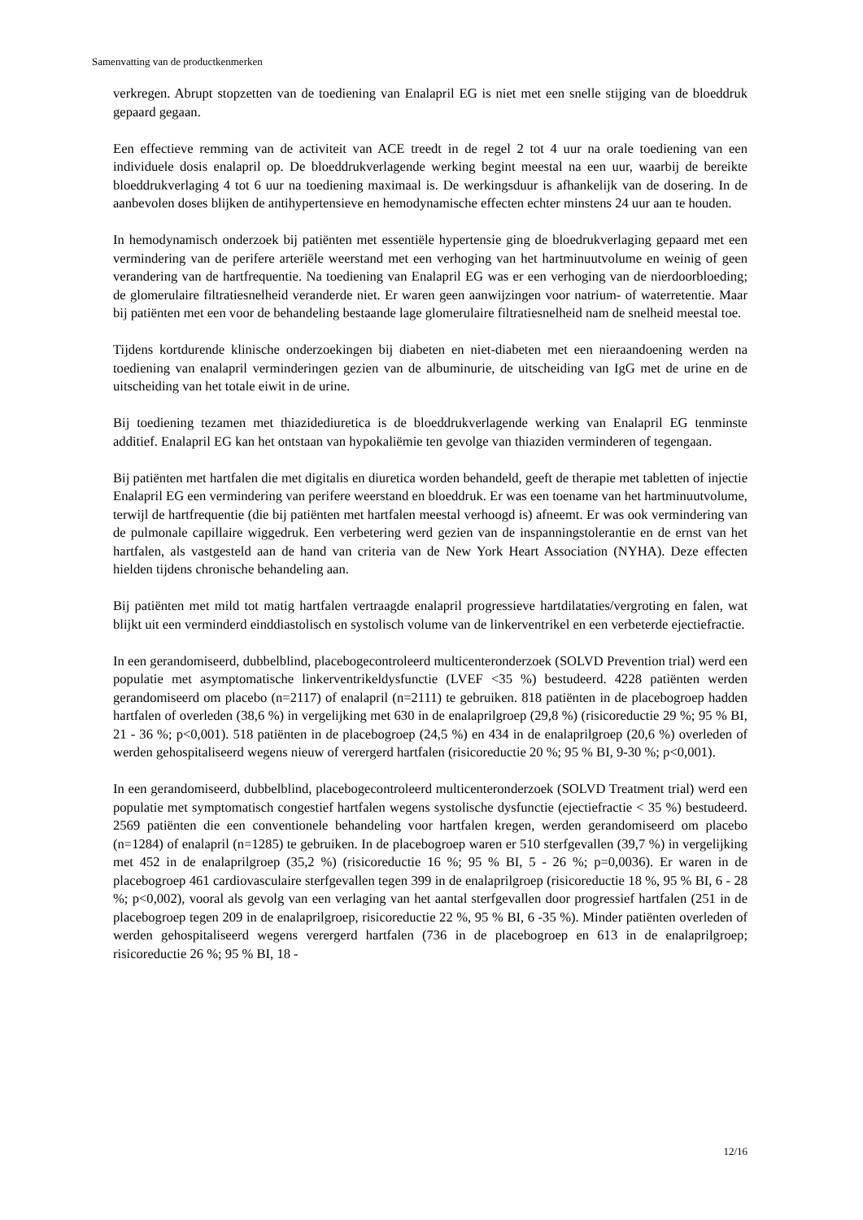Samenvatting van de productkenmerken
verkregen. Abrupt stopzetten van de toediening van Enalapril EG is niet met een snelle stijging van de bloeddruk gepaard gegaan.
Een effectieve remming van de activiteit van ACE treedt in de regel 2 tot 4 uur na orale toediening van een individuele dosis enalapril op. De bloeddrukverlagende werking begint meestal na een uur, waarbij de bereikte bloeddrukverlaging 4 tot 6 uur na toediening maximaal is. De werkingsduur is afhankelijk van de dosering. In de aanbevolen doses blijken de antihypertensieve en hemodynamische effecten echter minstens 24 uur aan te houden.
In hemodynamisch onderzoek bij patiënten met essentiële hypertensie ging de bloedrukverlaging gepaard met een vermindering van de perifere arteriële weerstand met een verhoging van het hartminuutvolume en weinig of geen verandering van de hartfrequentie. Na toediening van Enalapril EG was er een verhoging van de nierdoorbloeding; de glomerulaire filtratiesnelheid veranderde niet. Er waren geen aanwijzingen voor natrium- of waterretentie. Maar bij patiënten met een voor de behandeling bestaande lage glomerulaire filtratiesnelheid nam de snelheid meestal toe.
Tijdens kortdurende klinische onderzoekingen bij diabeten en niet-diabeten met een nieraandoening werden na toediening van enalapril verminderingen gezien van de albuminurie, de uitscheiding van IgG met de urine en de uitscheiding van het totale eiwit in de urine.
Bij toediening tezamen met thiazidediuretica is de bloeddrukverlagende werking van Enalapril EG tenminste additief. Enalapril EG kan het ontstaan van hypokaliëmie ten gevolge van thiaziden verminderen of tegengaan.
Bij patiënten met hartfalen die met digitalis en diuretica worden behandeld, geeft de therapie met tabletten of injectie Enalapril EG een vermindering van perifere weerstand en bloeddruk. Er was een toename van het hartminuutvolume, terwijl de hartfrequentie (die bij patiënten met hartfalen meestal verhoogd is) afneemt. Er was ook vermindering van de pulmonale capillaire wiggedruk. Een verbetering werd gezien van de inspanningstolerantie en de ernst van het hartfalen, als vastgesteld aan de hand van criteria van de New York Heart Association (NYHA). Deze effecten hielden tijdens chronische behandeling aan.
Bij patiënten met mild tot matig hartfalen vertraagde enalapril progressieve hartdilataties/vergroting en falen, wat blijkt uit een verminderd einddiastolisch en systolisch volume van de linkerventrikel en een verbeterde ejectiefractie.
In een gerandomiseerd, dubbelblind, placebogecontroleerd multicenteronderzoek (SOLVD Prevention trial) werd een populatie met asymptomatische linkerventrikeldysfunctie (LVEF <35 %) bestudeerd. 4228 patiënten werden gerandomiseerd om placebo (n=2117) of enalapril (n=2111) te gebruiken. 818 patiënten in de placebogroep hadden hartfalen of overleden (38,6 %) in vergelijking met 630 in de enalaprilgroep (29,8 %) (risicoreductie 29 %; 95 % BI, 21 - 36 %; p<0,001). 518 patiënten in de placebogroep (24,5 %) en 434 in de enalaprilgroep (20,6 %) overleden of werden gehospitaliseerd wegens nieuw of verergerd hartfalen (risicoreductie 20 %; 95 % BI, 9-30 %; p<0,001).
In een gerandomiseerd, dubbelblind, placebogecontroleerd multicenteronderzoek (SOLVD Treatment trial) werd een populatie met symptomatisch congestief hartfalen wegens systolische dysfunctie (ejectiefractie < 35 %) bestudeerd. 2569 patiënten die een conventionele behandeling voor hartfalen kregen, werden gerandomiseerd om placebo (n=1284) of enalapril (n=1285) te gebruiken. In de placebogroep waren er 510 sterfgevallen (39,7 %) in vergelijking met 452 in de enalaprilgroep (35,2 %) (risicoreductie 16 %; 95 % BI, 5 - 26 %; p=0,0036). Er waren in de placebogroep 461 cardiovasculaire sterfgevallen tegen 399 in de enalaprilgroep (risicoreductie 18 %, 95 % BI, 6 - 28 %; p<0,002), vooral als gevolg van een verlaging van het aantal sterfgevallen door progressief hartfalen (251 in de placebogroep tegen 209 in de enalaprilgroep, risicoreductie 22 %, 95 % BI, 6 -35 %). Minder patiënten overleden of werden gehospitaliseerd wegens verergerd hartfalen (736 in de placebogroep en 613 in de enalaprilgroep; risicoreductie 26 %; 95 % BI, 18 -
12/16